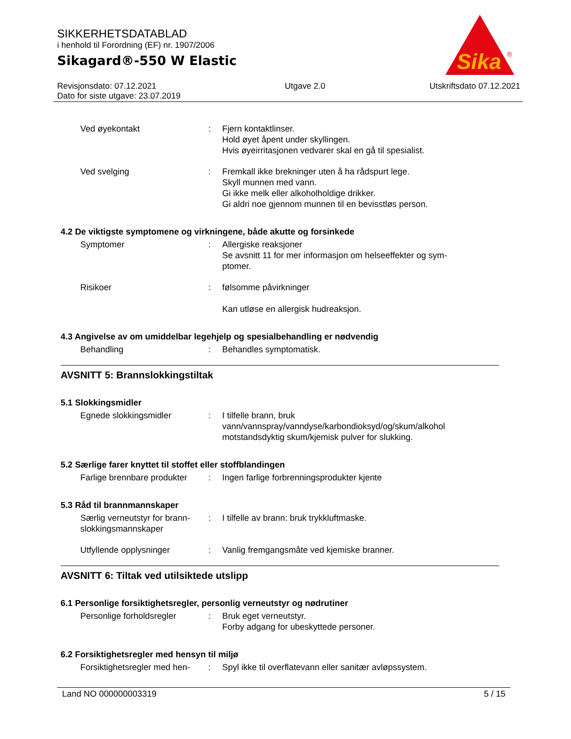SIKKERHETSDATABLAD
i henhold til Forordning (EF) nr. 1907/2006
Sikagard®-550 W Elastic
Sika
®
Revisjonsdato: 07.12.2021
Dato for siste utgave: 23.07.2019
Utgave 2.0 Utskriftsdato 07.12.2021
Ved øyekontakt : Fjern kontaktlinser.
Hold øyet åpent under skyllingen.
Hvis øyeirritasjonen vedvarer skal en gå til spesialist.
Ved svelging : Fremkall ikke brekninger uten å ha rådspurt lege.
Skyll munnen med vann.
Gi ikke melk eller alkoholholdige drikker.
Gi aldri noe gjennom munnen til en bevisstløs person.
4.2 De viktigste symptomene og virkningene, både akutte og forsinkede
Symptomer : Allergiske reaksjoner
Se avsnitt 11 for mer informasjon om helseeffekter og sym-
ptomer.
Risikoer : følsomme påvirkninger
Kan utløse en allergisk hudreaksjon.
4.3 Angivelse av om umiddelbar legehjelp og spesialbehandling er nødvendig
Behandling : Behandles symptomatisk.
AVSNITT 5: Brannslokkingstiltak
5.1 Slokkingsmidler
Egnede slokkingsmidler : I tilfelle brann, bruk
vann/vannspray/vanndyse/karbondioksyd/og/skum/alkohol
motstandsdyktig skum/kjemisk pulver for slukking.
5.2 Særlige farer knyttet til stoffet eller stoffblandingen
Farlige brennbare produkter
: Ingen farlige forbrenningsprodukter kjente
5.3 Råd til brannmannskaper
Særlig verneutstyr for brann-
slokkingsmannskaper
: I tilfelle av brann: bruk trykkluftmaske.
Utfyllende opplysninger : Vanlig fremgangsmåte ved kjemiske branner.
AVSNITT 6: Tiltak ved utilsiktede utslipp
6.1 Personlige forsiktighetsregler, personlig verneutstyr og nødrutiner
Personlige forholdsregler
: Bruk eget verneutstyr.
Forby adgang for ubeskyttede personer.
6.2 Forsiktighetsregler med hensyn til miljø
Forsiktighetsregler med hen-
: Spyl ikke til overflatevann eller sanitær avløpssystem.
Land NO 000000003319 5 / 15